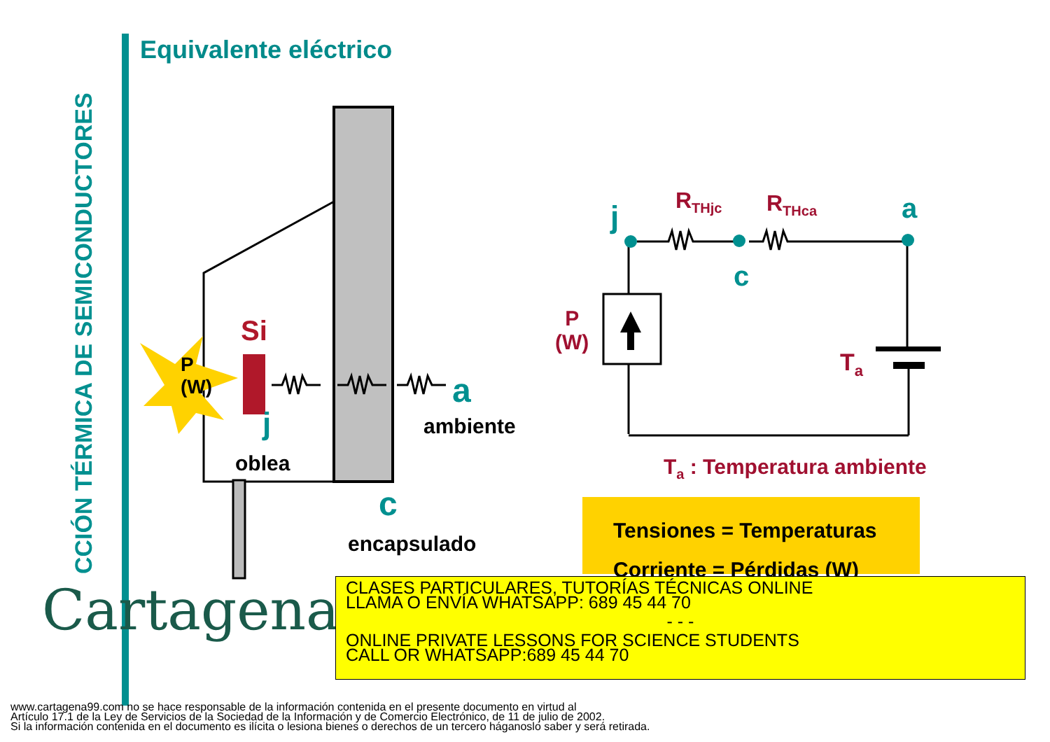CCIÓN TÉRMICA DE SEMICONDUCTORES
Equivalente eléctrico
P
(W)
Si
j
oblea
a
ambiente
c
encapsulado
j R<sub>THjc</sub> R<sub>THca</sub> a
c
P
(W)
T<sub>a</sub>
T<sub>a</sub> : Temperatura ambiente
Tensiones = Temperaturas
Corriente = Pérdidas (W)
Cartagena99
CLASES PARTICULARES, TUTORÍAS TÉCNICAS ONLINE
LLAMA O ENVÍA WHATSAPP: 689 45 44 70
- - -
ONLINE PRIVATE LESSONS FOR SCIENCE STUDENTS
CALL OR WHATSAPP:689 45 44 70
www.cartagena99.com no se hace responsable de la información contenida en el presente documento en virtud al
Artículo 17.1 de la Ley de Servicios de la Sociedad de la Información y de Comercio Electrónico, de 11 de julio de 2002.
Si la información contenida en el documento es ilícita o lesiona bienes o derechos de un tercero háganoslo saber y será retirada.